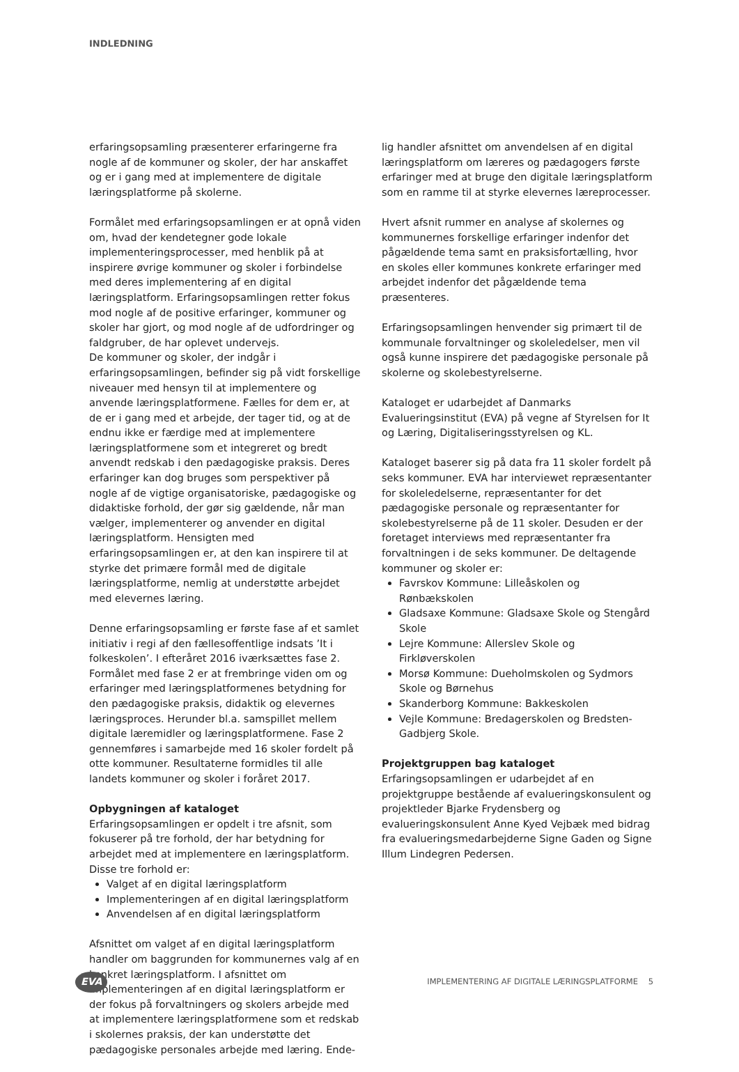INDLEDNING
erfaringsopsamling præsenterer erfaringerne fra nogle af de kommuner og skoler, der har anskaffet og er i gang med at implementere de digitale læringsplatforme på skolerne.
Formålet med erfaringsopsamlingen er at opnå viden om, hvad der kendetegner gode lokale implementeringsprocesser, med henblik på at inspirere øvrige kommuner og skoler i forbindelse med deres implementering af en digital læringsplatform. Erfaringsopsamlingen retter fokus mod nogle af de positive erfaringer, kommuner og skoler har gjort, og mod nogle af de udfordringer og faldgruber, de har oplevet undervejs.
De kommuner og skoler, der indgår i erfaringsopsamlingen, befinder sig på vidt forskellige niveauer med hensyn til at implementere og anvende læringsplatformene. Fælles for dem er, at de er i gang med et arbejde, der tager tid, og at de endnu ikke er færdige med at implementere læringsplatformene som et integreret og bredt anvendt redskab i den pædagogiske praksis. Deres erfaringer kan dog bruges som perspektiver på nogle af de vigtige organisatoriske, pædagogiske og didaktiske forhold, der gør sig gældende, når man vælger, implementerer og anvender en digital læringsplatform. Hensigten med erfaringsopsamlingen er, at den kan inspirere til at styrke det primære formål med de digitale læringsplatforme, nemlig at understøtte arbejdet med elevernes læring.
Denne erfaringsopsamling er første fase af et samlet initiativ i regi af den fællesoffentlige indsats ’It i folkeskolen’. I efteråret 2016 iværksættes fase 2. Formålet med fase 2 er at frembringe viden om og erfaringer med læringsplatformenes betydning for den pædagogiske praksis, didaktik og elevernes læringsproces. Herunder bl.a. samspillet mellem digitale læremidler og læringsplatformene. Fase 2 gennemføres i samarbejde med 16 skoler fordelt på otte kommuner. Resultaterne formidles til alle landets kommuner og skoler i foråret 2017.
Opbygningen af kataloget
Erfaringsopsamlingen er opdelt i tre afsnit, som fokuserer på tre forhold, der har betydning for arbejdet med at implementere en læringsplatform. Disse tre forhold er:
Valget af en digital læringsplatform
Implementeringen af en digital læringsplatform
Anvendelsen af en digital læringsplatform
Afsnittet om valget af en digital læringsplatform handler om baggrunden for kommunernes valg af en konkret læringsplatform. I afsnittet om implementeringen af en digital læringsplatform er der fokus på forvaltningers og skolers arbejde med at implementere læringsplatformene som et redskab i skolernes praksis, der kan understøtte det pædagogiske personales arbejde med læring. Ende-
lig handler afsnittet om anvendelsen af en digital læringsplatform om læreres og pædagogers første erfaringer med at bruge den digitale læringsplatform som en ramme til at styrke elevernes læreprocesser.
Hvert afsnit rummer en analyse af skolernes og kommunernes forskellige erfaringer indenfor det pågældende tema samt en praksisfortælling, hvor en skoles eller kommunes konkrete erfaringer med arbejdet indenfor det pågældende tema præsenteres.
Erfaringsopsamlingen henvender sig primært til de kommunale forvaltninger og skoleledelser, men vil også kunne inspirere det pædagogiske personale på skolerne og skolebestyrelserne.
Kataloget er udarbejdet af Danmarks Evalueringsinstitut (EVA) på vegne af Styrelsen for It og Læring, Digitaliseringsstyrelsen og KL.
Kataloget baserer sig på data fra 11 skoler fordelt på seks kommuner. EVA har interviewet repræsentanter for skoleledelserne, repræsentanter for det pædagogiske personale og repræsentanter for skolebestyrelserne på de 11 skoler. Desuden er der foretaget interviews med repræsentanter fra forvaltningen i de seks kommuner. De deltagende kommuner og skoler er:
Favrskov Kommune: Lilleåskolen og Rønbækskolen
Gladsaxe Kommune: Gladsaxe Skole og Stengård Skole
Lejre Kommune: Allerslev Skole og Firkløverskolen
Morsø Kommune: Dueholmskolen og Sydmors Skole og Børnehus
Skanderborg Kommune: Bakkeskolen
Vejle Kommune: Bredagerskolen og Bredsten-Gadbjerg Skole.
Projektgruppen bag kataloget
Erfaringsopsamlingen er udarbejdet af en projektgruppe bestående af evalueringskonsulent og projektleder Bjarke Frydensberg og evalueringskonsulent Anne Kyed Vejbæk med bidrag fra evalueringsmedarbejderne Signe Gaden og Signe Illum Lindegren Pedersen.
EVA IMPLEMENTERING AF DIGITALE LÆRINGSPLATFORME 5